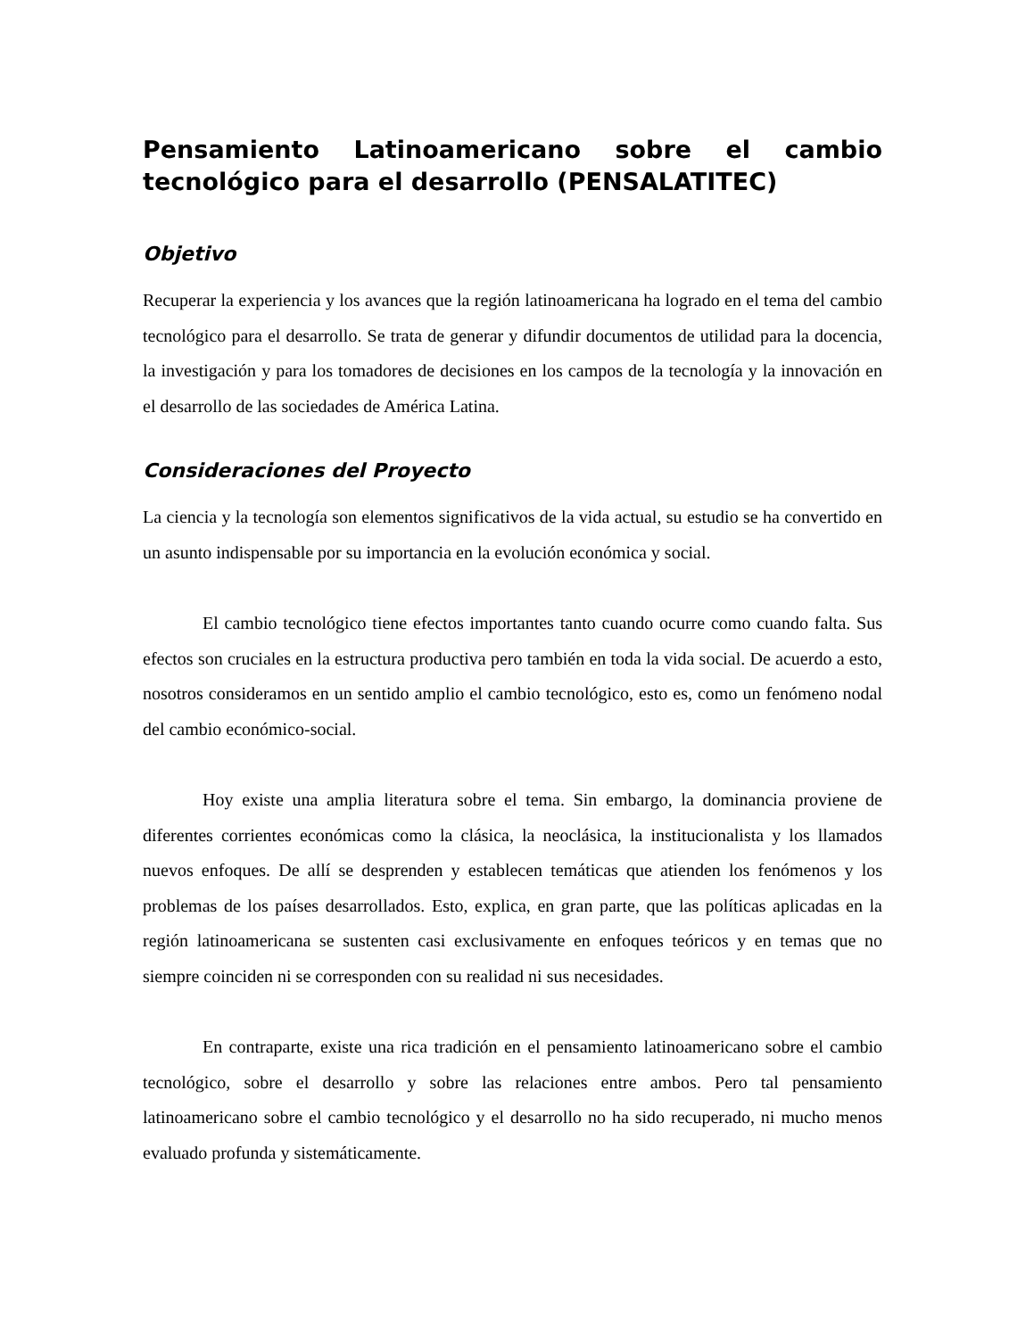Pensamiento Latinoamericano sobre el cambio tecnológico para el desarrollo (PENSALATITEC)
Objetivo
Recuperar la experiencia y los avances que la región latinoamericana ha logrado en el tema del cambio tecnológico para el desarrollo. Se trata de generar y difundir documentos de utilidad para la docencia, la investigación y para los tomadores de decisiones en los campos de la tecnología y la innovación en el desarrollo de las sociedades de América Latina.
Consideraciones del Proyecto
La ciencia y la tecnología son elementos significativos de la vida actual, su estudio se ha convertido en un asunto indispensable por su importancia en la evolución económica y social.
El cambio tecnológico tiene efectos importantes tanto cuando ocurre como cuando falta. Sus efectos son cruciales en la estructura productiva pero también en toda la vida social. De acuerdo a esto, nosotros consideramos en un sentido amplio el cambio tecnológico, esto es, como un fenómeno nodal del cambio económico-social.
Hoy existe una amplia literatura sobre el tema. Sin embargo, la dominancia proviene de diferentes corrientes económicas como la clásica, la neoclásica, la institucionalista y los llamados nuevos enfoques. De allí se desprenden y establecen temáticas que atienden los fenómenos y los problemas de los países desarrollados. Esto, explica, en gran parte, que las políticas aplicadas en la región latinoamericana se sustenten casi exclusivamente en enfoques teóricos y en temas que no siempre coinciden ni se corresponden con su realidad ni sus necesidades.
En contraparte, existe una rica tradición en el pensamiento latinoamericano sobre el cambio tecnológico, sobre el desarrollo y sobre las relaciones entre ambos. Pero tal pensamiento latinoamericano sobre el cambio tecnológico y el desarrollo no ha sido recuperado, ni mucho menos evaluado profunda y sistemáticamente.